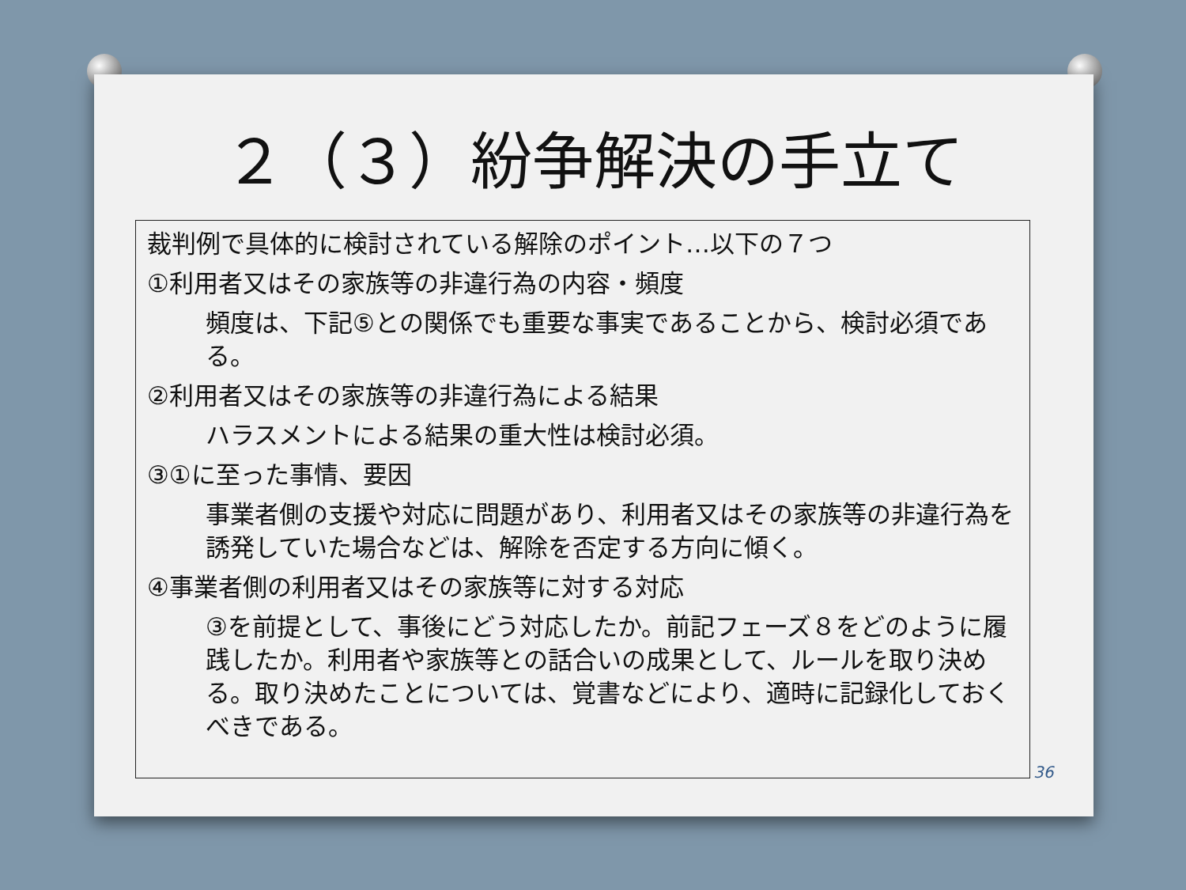２（３）紛争解決の手立て
裁判例で具体的に検討されている解除のポイント…以下の７つ
①利用者又はその家族等の非違行為の内容・頻度
頻度は、下記⑤との関係でも重要な事実であることから、検討必須である。
②利用者又はその家族等の非違行為による結果
ハラスメントによる結果の重大性は検討必須。
③①に至った事情、要因
事業者側の支援や対応に問題があり、利用者又はその家族等の非違行為を誘発していた場合などは、解除を否定する方向に傾く。
④事業者側の利用者又はその家族等に対する対応
③を前提として、事後にどう対応したか。前記フェーズ８をどのように履践したか。利用者や家族等との話合いの成果として、ルールを取り決める。取り決めたことについては、覚書などにより、適時に記録化しておくべきである。
36